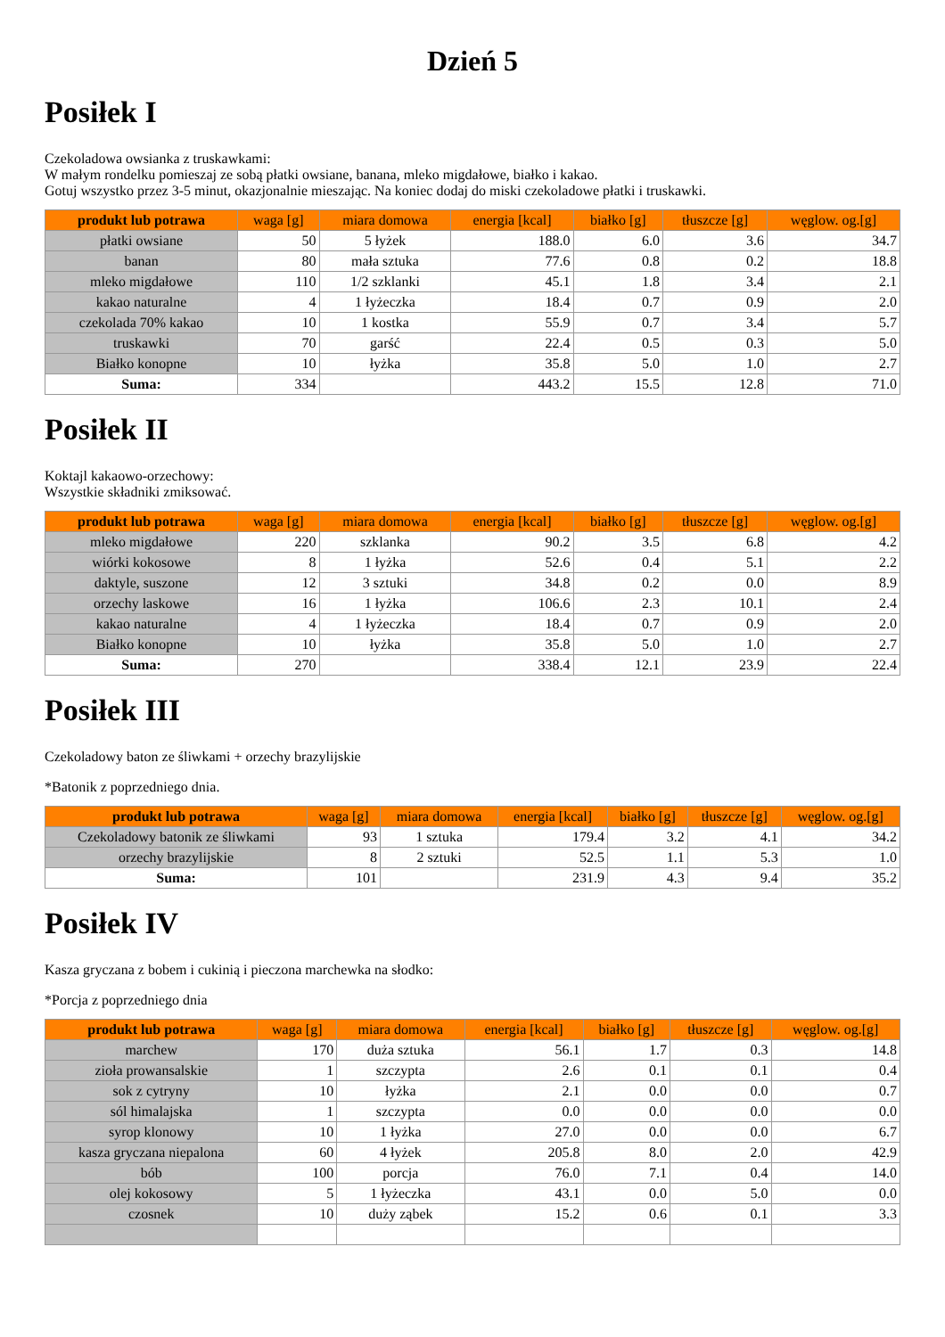Dzień 5
Posiłek I
Czekoladowa owsianka z truskawkami:
W małym rondelku pomieszaj ze sobą płatki owsiane, banana, mleko migdałowe, białko i kakao.
Gotuj wszystko przez 3-5 minut, okazjonalnie mieszając. Na koniec dodaj do miski czekoladowe płatki i truskawki.
| produkt lub potrawa | waga [g] | miara domowa | energia [kcal] | białko [g] | tłuszcze [g] | węglow. og.[g] |
| --- | --- | --- | --- | --- | --- | --- |
| płatki owsiane | 50 | 5 łyżek | 188.0 | 6.0 | 3.6 | 34.7 |
| banan | 80 | mała sztuka | 77.6 | 0.8 | 0.2 | 18.8 |
| mleko migdałowe | 110 | 1/2 szklanki | 45.1 | 1.8 | 3.4 | 2.1 |
| kakao naturalne | 4 | 1 łyżeczka | 18.4 | 0.7 | 0.9 | 2.0 |
| czekolada 70% kakao | 10 | 1 kostka | 55.9 | 0.7 | 3.4 | 5.7 |
| truskawki | 70 | garść | 22.4 | 0.5 | 0.3 | 5.0 |
| Białko konopne | 10 | łyżka | 35.8 | 5.0 | 1.0 | 2.7 |
| Suma: | 334 | | 443.2 | 15.5 | 12.8 | 71.0 |
Posiłek II
Koktajl kakaowo-orzechowy:
Wszystkie składniki zmiksować.
| produkt lub potrawa | waga [g] | miara domowa | energia [kcal] | białko [g] | tłuszcze [g] | węglow. og.[g] |
| --- | --- | --- | --- | --- | --- | --- |
| mleko migdałowe | 220 | szklanka | 90.2 | 3.5 | 6.8 | 4.2 |
| wiórki kokosowe | 8 | 1 łyżka | 52.6 | 0.4 | 5.1 | 2.2 |
| daktyle, suszone | 12 | 3 sztuki | 34.8 | 0.2 | 0.0 | 8.9 |
| orzechy laskowe | 16 | 1 łyżka | 106.6 | 2.3 | 10.1 | 2.4 |
| kakao naturalne | 4 | 1 łyżeczka | 18.4 | 0.7 | 0.9 | 2.0 |
| Białko konopne | 10 | łyżka | 35.8 | 5.0 | 1.0 | 2.7 |
| Suma: | 270 | | 338.4 | 12.1 | 23.9 | 22.4 |
Posiłek III
Czekoladowy baton ze śliwkami + orzechy brazylijskie
*Batonik z poprzedniego dnia.
| produkt lub potrawa | waga [g] | miara domowa | energia [kcal] | białko [g] | tłuszcze [g] | węglow. og.[g] |
| --- | --- | --- | --- | --- | --- | --- |
| Czekoladowy batonik ze śliwkami | 93 | 1 sztuka | 179.4 | 3.2 | 4.1 | 34.2 |
| orzechy brazylijskie | 8 | 2 sztuki | 52.5 | 1.1 | 5.3 | 1.0 |
| Suma: | 101 | | 231.9 | 4.3 | 9.4 | 35.2 |
Posiłek IV
Kasza gryczana z bobem i cukinią i pieczona marchewka na słodko:
*Porcja z poprzedniego dnia
| produkt lub potrawa | waga [g] | miara domowa | energia [kcal] | białko [g] | tłuszcze [g] | węglow. og.[g] |
| --- | --- | --- | --- | --- | --- | --- |
| marchew | 170 | duża sztuka | 56.1 | 1.7 | 0.3 | 14.8 |
| zioła prowansalskie | 1 | szczypta | 2.6 | 0.1 | 0.1 | 0.4 |
| sok z cytryny | 10 | łyżka | 2.1 | 0.0 | 0.0 | 0.7 |
| sól himalajska | 1 | szczypta | 0.0 | 0.0 | 0.0 | 0.0 |
| syrop klonowy | 10 | 1 łyżka | 27.0 | 0.0 | 0.0 | 6.7 |
| kasza gryczana niepalona | 60 | 4 łyżek | 205.8 | 8.0 | 2.0 | 42.9 |
| bób | 100 | porcja | 76.0 | 7.1 | 0.4 | 14.0 |
| olej kokosowy | 5 | 1 łyżeczka | 43.1 | 0.0 | 5.0 | 0.0 |
| czosnek | 10 | duży ząbek | 15.2 | 0.6 | 0.1 | 3.3 |